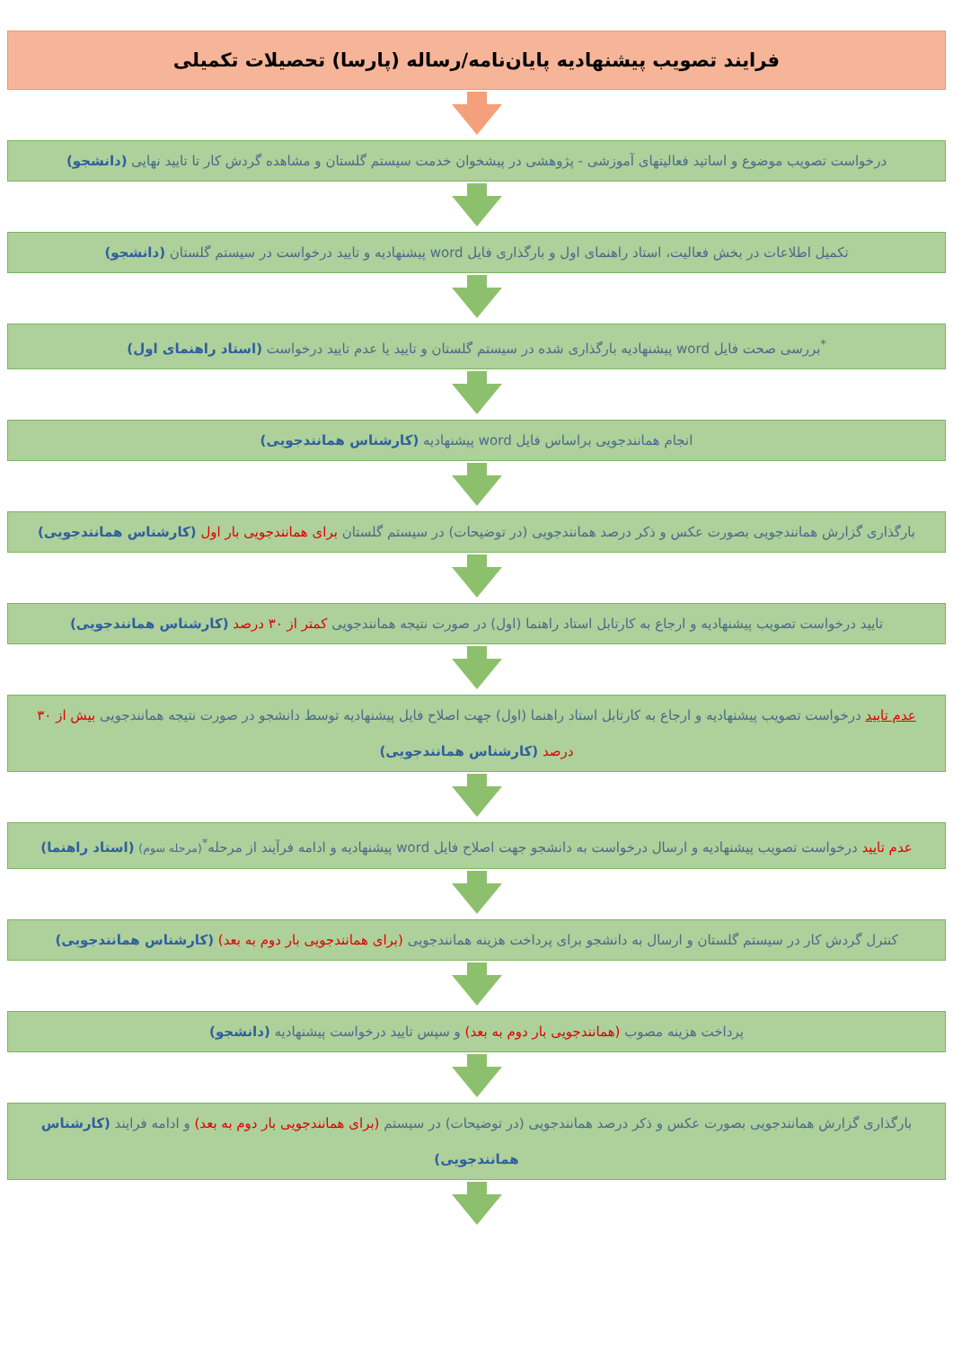فرایند تصویب پیشنهادیه پایان‌نامه/رساله (پارسا) تحصیلات تکمیلی
درخواست تصویب موضوع و اساتید فعالیتهای آموزشی - پژوهشی در پیشخوان خدمت سیستم گلستان و مشاهده گردش کار تا تایید نهایی (دانشجو)
تکمیل اطلاعات در بخش فعالیت، استاد راهنمای اول و بارگذاری فایل word پیشنهادیه و تایید درخواست در سیستم گلستان (دانشجو)
<sup>*</sup> بررسی صحت فایل word پیشنهادیه بارگذاری شده در سیستم گلستان و تایید یا عدم تایید درخواست (استاد راهنمای اول)
انجام همانندجویی براساس فایل word پیشنهادیه (کارشناس همانندجویی)
بارگذاری گزارش همانندجویی بصورت عکس و ذکر درصد همانندجویی (در توضیحات) در سیستم گلستان برای همانندجویی بار اول (کارشناس همانندجویی)
تایید درخواست تصویب پیشنهادیه و ارجاع به کارتابل استاد راهنما (اول) در صورت نتیجه همانندجویی کمتر از ۳۰ درصد (کارشناس همانندجویی)
عدم تایید درخواست تصویب پیشنهادیه و ارجاع به کارتابل استاد راهنما (اول) جهت اصلاح فایل پیشنهادیه توسط دانشجو در صورت نتیجه همانندجویی بیش از ۳۰ درصد (کارشناس همانندجویی)
عدم تایید درخواست تصویب پیشنهادیه و ارسال درخواست به دانشجو جهت اصلاح فایل word پیشنهادیه و ادامه فرآیند از مرحله<sup>*</sup>(مرحله سوم) (استاد راهنما)
کنترل گردش کار در سیستم گلستان و ارسال به دانشجو برای پرداخت هزینه همانندجویی (برای همانندجویی بار دوم به بعد) (کارشناس همانندجویی)
پرداخت هزینه مصوب (همانندجویی بار دوم به بعد) و سپس تایید درخواست پیشنهادیه (دانشجو)
بارگذاری گزارش همانندجویی بصورت عکس و ذکر درصد همانندجویی (در توضیحات) در سیستم (برای همانندجویی بار دوم به بعد) و ادامه فرایند (کارشناس همانندجویی)